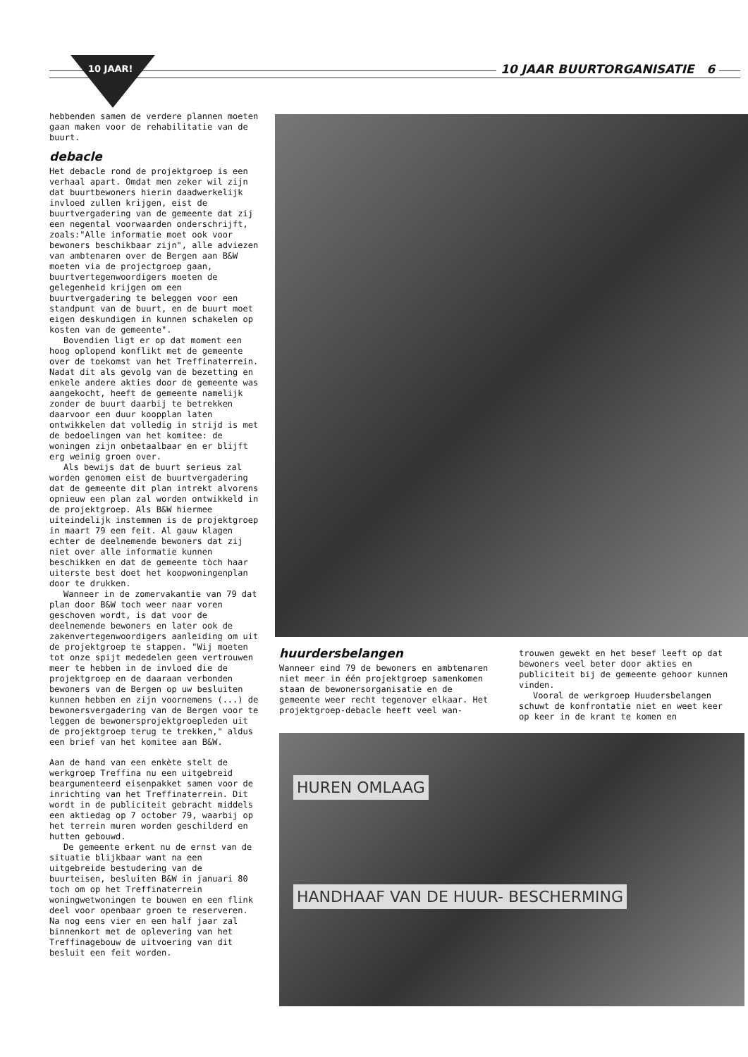10 JAAR! 10 JAAR BUURTORGANISATIE 6
hebbenden samen de verdere plannen moeten gaan maken voor de rehabilitatie van de buurt.
debacle
Het debacle rond de projektgroep is een verhaal apart. Omdat men zeker wil zijn dat buurtbewoners hierin daadwerkelijk invloed zullen krijgen, eist de buurtvergadering van de gemeente dat zij een negental voorwaarden onderschrijft, zoals:"Alle informatie moet ook voor bewoners beschikbaar zijn", alle adviezen van ambtenaren over de Bergen aan B&W moeten via de projectgroep gaan, buurtvertegenwoordigers moeten de gelegenheid krijgen om een buurtvergadering te beleggen voor een standpunt van de buurt, en de buurt moet eigen deskundigen in kunnen schakelen op kosten van de gemeente".
Bovendien ligt er op dat moment een hoog oplopend konflikt met de gemeente over de toekomst van het Treffinaterrein. Nadat dit als gevolg van de bezetting en enkele andere akties door de gemeente was aangekocht, heeft de gemeente namelijk zonder de buurt daarbij te betrekken daarvoor een duur koopplan laten ontwikkelen dat volledig in strijd is met de bedoelingen van het komitee: de woningen zijn onbetaalbaar en er blijft erg weinig groen over.
Als bewijs dat de buurt serieus zal worden genomen eist de buurtvergadering dat de gemeente dit plan intrekt alvorens opnieuw een plan zal worden ontwikkeld in de projektgroep. Als B&W hiermee uiteindelijk instemmen is de projektgroep in maart 79 een feit. Al gauw klagen echter de deelnemende bewoners dat zij niet over alle informatie kunnen beschikken en dat de gemeente tòch haar uiterste best doet het koopwoningenplan door te drukken.
Wanneer in de zomervakantie van 79 dat plan door B&W toch weer naar voren geschoven wordt, is dat voor de deelnemende bewoners en later ook de zakenvertegenwoordigers aanleiding om uit de projektgroep te stappen. "Wij moeten tot onze spijt mededelen geen vertrouwen meer te hebben in de invloed die de projektgroep en de daaraan verbonden bewoners van de Bergen op uw besluiten kunnen hebben en zijn voornemens (...) de bewonersvergadering van de Bergen voor te leggen de bewonersprojektgroepleden uit de projektgroep terug te trekken," aldus een brief van het komitee aan B&W.
Aan de hand van een enkète stelt de werkgroep Treffina nu een uitgebreid beargumenteerd eisenpakket samen voor de inrichting van het Treffinaterrein. Dit wordt in de publiciteit gebracht middels een aktiedag op 7 october 79, waarbij op het terrein muren worden geschilderd en hutten gebouwd.
De gemeente erkent nu de ernst van de situatie blijkbaar want na een uitgebreide bestudering van de buurteisen, besluiten B&W in januari 80 toch om op het Treffinaterrein woningwetwoningen te bouwen en een flink deel voor openbaar groen te reserveren. Na nog eens vier en een half jaar zal binnenkort met de oplevering van het Treffinagebouw de uitvoering van dit besluit een feit worden.
huurdersbelangen
Wanneer eind 79 de bewoners en ambtenaren niet meer in één projektgroep samenkomen staan de bewonersorganisatie en de gemeente weer recht tegenover elkaar. Het projektgroep-debacle heeft veel wan-
trouwen gewekt en het besef leeft op dat bewoners veel beter door akties en publiciteit bij de gemeente gehoor kunnen vinden.
Vooral de werkgroep Huudersbelangen schuwt de konfrontatie niet en weet keer op keer in de krant te komen en
HUREN OMLAAG HANDHAAF VAN DE HUUR- BESCHERMING